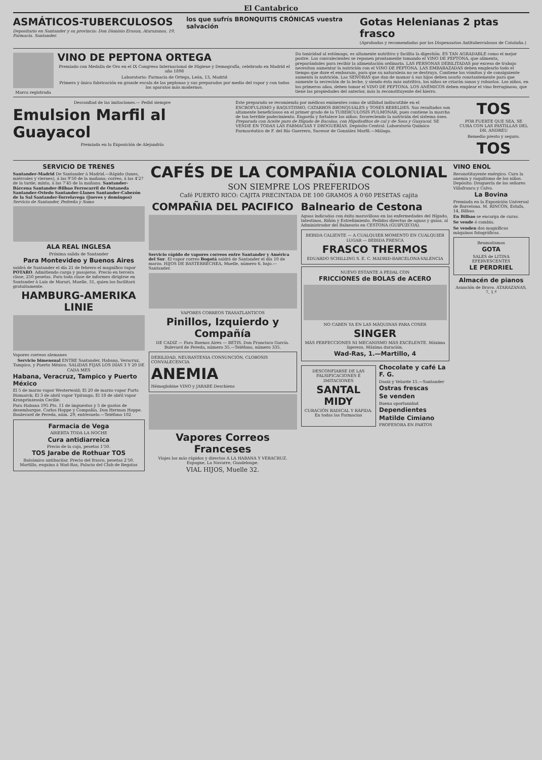El Cantabrico
ASMÁTICOS-TUBERCULOSOS
Depositario en Santander y su provincia: Don Dionisio Erasun, Atarazanas, 19, Farmacia. Santander.
los que sufrís BRONQUITIS CRÓNICAS vuestra salvación
Gotas Helenianas 2 ptas frasco
(Aprobadas y recomendadas por los Dispensarios Antituberculosos de Cataluña.)
Marca registrada
VINO DE PEPTONA ORTEGA
Premiado con Medalla de Oro en el IX Congreso Internacional de Higiene y Demografía, celebrado en Madrid el año 1898
Laboratorio: Farmacia de Ortega, León, 13, Madrid
Primera y única fabricación en grande escala de las peptonas y sus preparados por medio del vapor y con todos los aparatos más modernos.
Da tonicidad al estómago, es altamente nutritivo y facilita la digestión. ES TAN AGRADABLE como el mejor postre. Los convalecientes se reponen prontamente tomando el VINO DE PEPTONA, que alimenta, preparándoles para recibir la alimentación ordinaria. LAS PERSONAS DEBILITADAS por exceso de trabajo necesitan aumentar la nutrición con el VINO DE PEPTONA. LAS EMBARAZADAS deben emplearlo todo el tiempo que dure el embarazo, para que su naturaleza no se destruya. Contiene los vómitos y de consiguiente aumenta la nutrición. Las SEÑORAS que dan de mamar á sus hijos deben usarlo constantemente para que aumente la secreción de la leche, y siendo ésta más nutritiva, los niños se criarán sanos y robustos. Los niños, en los primeros años, deben tomar el VINO DE PEPTONA. LOS ANÉMICOS deben emplear el vino ferruginoso, que tiene las propiedades del anterior, más la reconstituyente del hierro.
Desconfiad de las imitaciones.— Pedid siempre
Emulsion Marfil al Guayacol
Premiada en la Exposición de Alejandría
Este preparado se recomienda por médicos eminentes como de utilidad indiscutible en el ESCROFULISMO y RAQUITISMO, CATARROS BRONQUIALES y TOSES REBELDES. Sus resultados son altamente beneficiosos en el primer grado de la TUBERCULOSIS PULMONAR, pues contiene la marcha de tan terrible padecimiento. Engorda y fortalece los niños; favoreciendo la nutrición del sistema óseo. Preparada con Aceite puro de Hígado de Bacalao, con Hipofosfitos de cal y de Sosa y Guayacol. SE VENDE EN TODAS LAS FARMACIAS Y DROGUERÍAS. Depósito Central: Laboratorio Químico Farmacéutico de F. del Río Guerrero, Sucesor de González Marfil.—Málaga.
TOS
POR FUERTE QUE SEA, SE CURA CON LAS PASTILLAS DEL DR. ANDREU
Remedio presto y seguro.
TOS
SERVICIO DE TRENES
Santander-Madrid De Santander á Madrid.—Rápido (lunes, miércoles y viernes), á las 9'50 de la mañana; correo, á las 4'27 de la tarde; mixto, á las 7'45 de la mañana. Santander-Bárcena Santander-Bilbao Ferrocarril de Ontaneda Santander-Oviedo Santander-Llanes Santander-Cabezón de la Sal Santander-Torrelavega (Jueves y domingos) Servicio de Santander, Pedreña y Somo
ALA REAL INGLESA
Próxima salida de Santander
Para Montevideo y Buenos Aires
saldrá de Santander el día 21 de febrero el magnífico vapor POTARO. Admitiendo carga y pasajeros. Precio en tercera clase, 250 pesetas. Para toda clase de informes dirigirse en Santander á Luis de Maruri, Muelle, 31, quien los facilitará gratuitamente.
HAMBURG-AMERIKA LINIE
Vapores correos alemanes
Servicio bimensual ENTRE Santander, Habana, Veracruz, Tampico, y Puerto México. SALIDAS FIJAS LOS DÍAS 3 Y 20 DE CADA MES
Habana, Veracruz, Tampico y Puerto México
El 5 de marzo vapor Westerwald; El 20 de marzo vapor Furts Bismarck; El 3 de abril vapor Ypiranga; El 18 de abril vapor Kronprinzessin Cecilie.
Para Habana 195 Pts. 11 de impuestos y 5 de gastos de desembarque. Carlos Hoppe y Compañía. Don Herman Hoppe. Boulevard de Pereda, núm. 29, entresuelo.—Teléfono 102
Farmacia de Vega
ABIERTA TODA LA NOCHE
Cura antidiarreica
Precio de la caja, pesetas 1'50.
TOS Jarabe de Rothuar TOS
Balsámico antibacilar. Precio del frasco, pesetas 2'50. Martillo, esquina á Wad-Ras, Palacio del Club de Regatas
CAFÉS DE LA COMPAÑIA COLONIAL
SON SIEMPRE LOS PREFERIDOS
Café PUERTO RICO: CAJITA PRECINTADA DE 100 GRAMOS A 0'60 PESETAS cajita
COMPAÑIA DEL PACIFICO
Servicio rápido de vapores correos entre Santander y América del Sur. El vapor correo Bogotá saldrá de Santander el día 10 de marzo. HIJOS DE BASTERRECHEA, Muelle, número 6, bajo.—Santander.
VAPORES CORREOS TRASATLANTICOS
Pinillos, Izquierdo y Compañía
DE CADIZ — Para Buenos Aires — BETIS. Don Francisco García. Bulevard de Pereda, número 35.—Teléfono, número 335.
DEBILIDAD, NEURASTENIA CONSUNCIÓN, CLOROSIS CONVALECENCIA
ANEMIA
Hémoglobine VINO y JARABE Deschiens
Vapores Correos Franceses
Viajes los más rápidos y directos A LA HABANA Y VERACRUZ. Espagne, La Navarre, Guadeloupe.
VIAL HIJOS, Muelle 32.
Balneario de Cestona
Aguas indicadas con éxito maravilloso en las enfermedades del Hígado, Intestinos, Riñón y Estreñimiento. Pedidos directos de aguas y guías, al Administrador del Balneario en CESTONA (GUIPÚZCOA).
BEBIDA CALIENTE — A CUALQUIER MOMENTO EN CUALQUIER LUGAR — BEBIDA FRESCA
FRASCO THERMOS
EDUARDO SCHILLING S. E. C. MADRID-BARCELONA-VALENCIA
NUEVO ESTANTE A PEDAL CON
FRICCIONES de BOLAS de ACERO
NO CABEN YA EN LAS MÁQUINAS PARA COSER
SINGER
MÁS PERFECCIONES NI MECANISMO MÁS EXCELENTE. Máxima ligereza. Máxima duración.
Wad-Ras, 1.—Martillo, 4
DESCONFIARSE DE LAS FALSIFICACIONES É IMITACIONES
SANTAL MIDY
CURACIÓN RADICAL Y RÁPIDA. En todas las Farmacias
Chocolate y café La F. G.
Daoiz y Velarde 15.—Santander
Ostras frescas
Se venden
Buena oportunidad
Dependientes
Matilde Cimiano
PROFESORA EN PARTOS
VINO ENOL
Reconstituyente enérgico. Cura la anemia y raquitismo de los niños. Depósito: Droguería de los señores Villafranca y Calvo.
La Bovina
Premiada en la Exposición Universal de Barcelona. M. RINCÓN, Estufa, 14, Bilbao.
En Bilbao se encarga de curas.
Se vende ó cambia.
Se venden dos magníficas máquinas fotográficas.
Reumatismos
GOTA
SALES de LITINA EFERVESCENTES
LE PERDRIEL
Almacén de pianos
Asunción de Bravo. ATARAZANAS, 7, 1.º